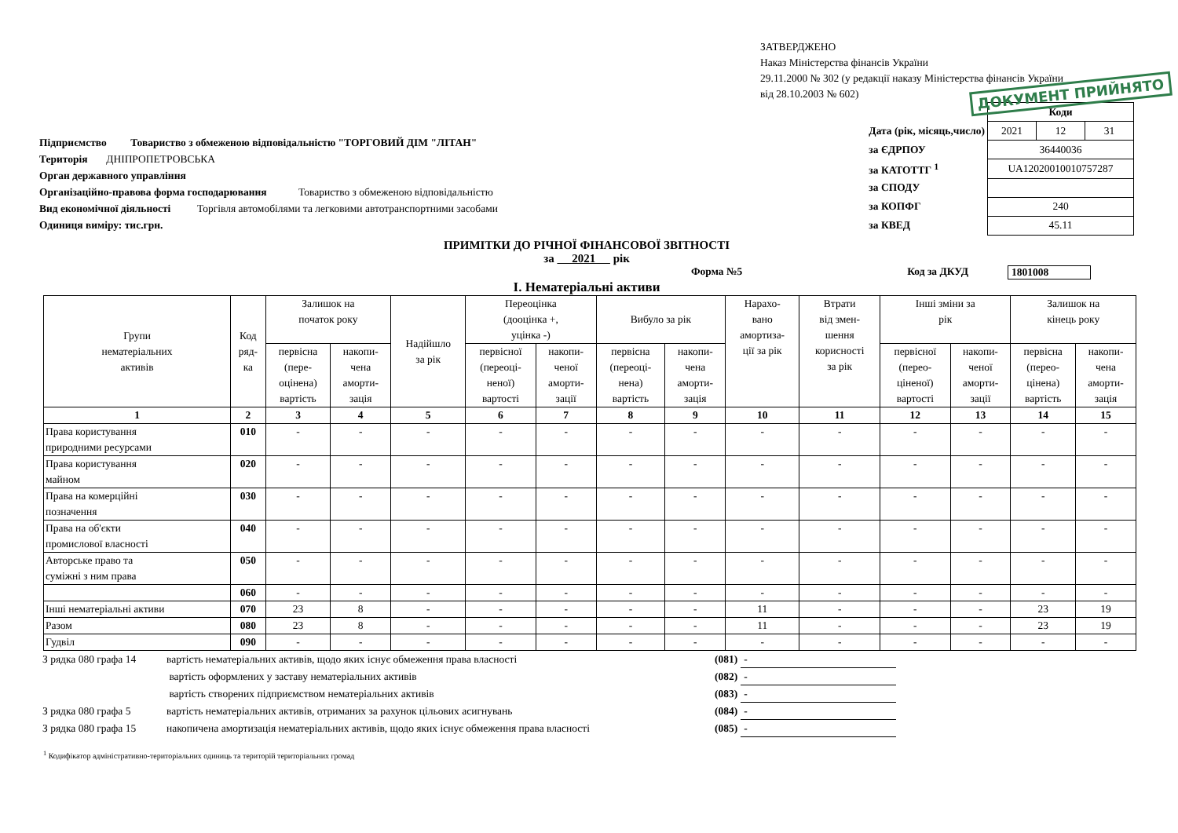ЗАТВЕРДЖЕНО
Наказ Міністерства фінансів України
29.11.2000 № 302 (у редакції наказу Міністерства фінансів України
від 28.10.2003 № 602)
ДОКУМЕНТ ПРИЙНЯТО
Підприємство Товариство з обмеженою відповідальністю "ТОРГОВИЙ ДІМ "ЛІТАН"
Територія ДНІПРОПЕТРОВСЬКА
Орган державного управління
Організаційно-правова форма господарювання Товариство з обмеженою відповідальністю
Вид економічної діяльності Торгівля автомобілями та легковими автотранспортними засобами
Одиниця виміру: тис.грн.
| | Коди | | |
| Дата (рік, місяць,число) | 2021 | 12 | 31 |
| за ЄДРПОУ | 36440036 | | |
| за КАТОТТГ <sup>1</sup> | UA12020010010757287 | | |
| за СПОДУ | | | |
| за КОПФГ | 240 | | |
| за КВЕД | 45.11 | | |
ПРИМІТКИ ДО РІЧНОЇ ФІНАНСОВОЇ ЗВІТНОСТІ
за 2021 рік
Форма №5 Код за ДКУД 1801008
І. Нематеріальні активи
| Групи нематеріальних активів | Код ряд- ка | Залишок на початок року | | Надійшло за рік | Переоцінка (дооцінка +, уцінка -) | | Вибуло за рік | | Нарахо- вано амортиза- ції за рік | Втрати від змен- шення корисності за рік | Інші зміни за рік | | Залишок на кінець року | |
| --- | --- | --- | --- | --- | --- | --- | --- | --- | --- | --- | --- | --- | --- | --- |
| | | первісна (пере- оцінена) вартість | накопи- чена аморти- зація | | первісної (переоці- неної) вартості | накопи- ченої аморти- зації | первісна (переоці- нена) вартість | накопи- чена аморти- зація | | | первісної (перео- ціненої) вартості | накопи- ченої аморти- зації | первісна (перео- цінена) вартість | накопи- чена аморти- зація |
| 1 | 2 | 3 | 4 | 5 | 6 | 7 | 8 | 9 | 10 | 11 | 12 | 13 | 14 | 15 |
| Права користування природними ресурсами | 010 | - | - | - | - | - | - | - | - | - | - | - | - | - |
| Права користування майном | 020 | - | - | - | - | - | - | - | - | - | - | - | - | - |
| Права на комерційні позначення | 030 | - | - | - | - | - | - | - | - | - | - | - | - | - |
| Права на об'єкти промислової власності | 040 | - | - | - | - | - | - | - | - | - | - | - | - | - |
| Авторське право та суміжні з ним права | 050 | - | - | - | - | - | - | - | - | - | - | - | - | - |
| | 060 | - | - | - | - | - | - | - | - | - | - | - | - | - |
| Інші нематеріальні активи | 070 | 23 | 8 | - | - | - | - | - | 11 | - | - | - | 23 | 19 |
| Разом | 080 | 23 | 8 | - | - | - | - | - | 11 | - | - | - | 23 | 19 |
| Гудвіл | 090 | - | - | - | - | - | - | - | - | - | - | - | - | - |
| З рядка 080 графа 14 | вартість нематеріальних активів, щодо яких існує обмеження права власності | (081) | - |
| | вартість оформлених у заставу нематеріальних активів | (082) | - |
| | вартість створених підприємством нематеріальних активів | (083) | - |
| З рядка 080 графа 5 | вартість нематеріальних активів, отриманих за рахунок цільових асигнувань | (084) | - |
| З рядка 080 графа 15 | накопичена амортизація нематеріальних активів, щодо яких існує обмеження права власності | (085) | - |
<sup>1</sup> Кодифікатор адміністративно-територіальних одиниць та територій територіальних громад